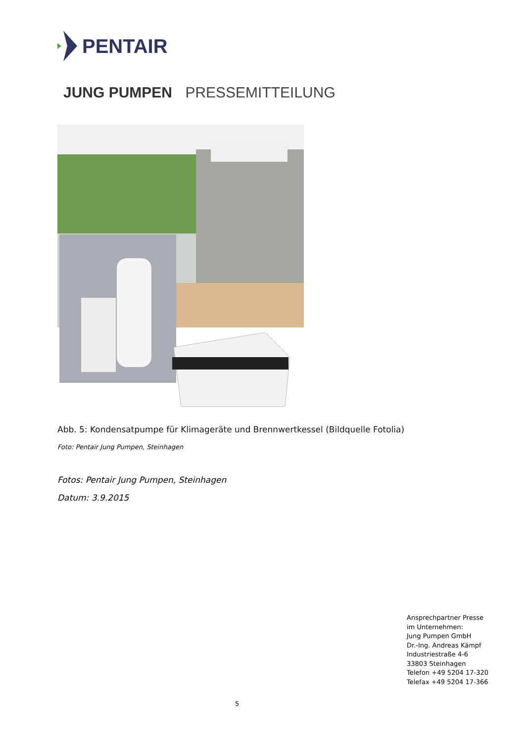PENTAIR
JUNG PUMPEN PRESSEMITTEILUNG
Abb. 5: Kondensatpumpe für Klimageräte und Brennwertkessel (Bildquelle Fotolia)
Foto: Pentair Jung Pumpen, Steinhagen
Fotos: Pentair Jung Pumpen, Steinhagen
Datum: 3.9.2015
Ansprechpartner Presse
im Unternehmen:
Jung Pumpen GmbH
Dr.-Ing. Andreas Kämpf
Industriestraße 4-6
33803 Steinhagen
Telefon +49 5204 17-320
Telefax +49 5204 17-366
5